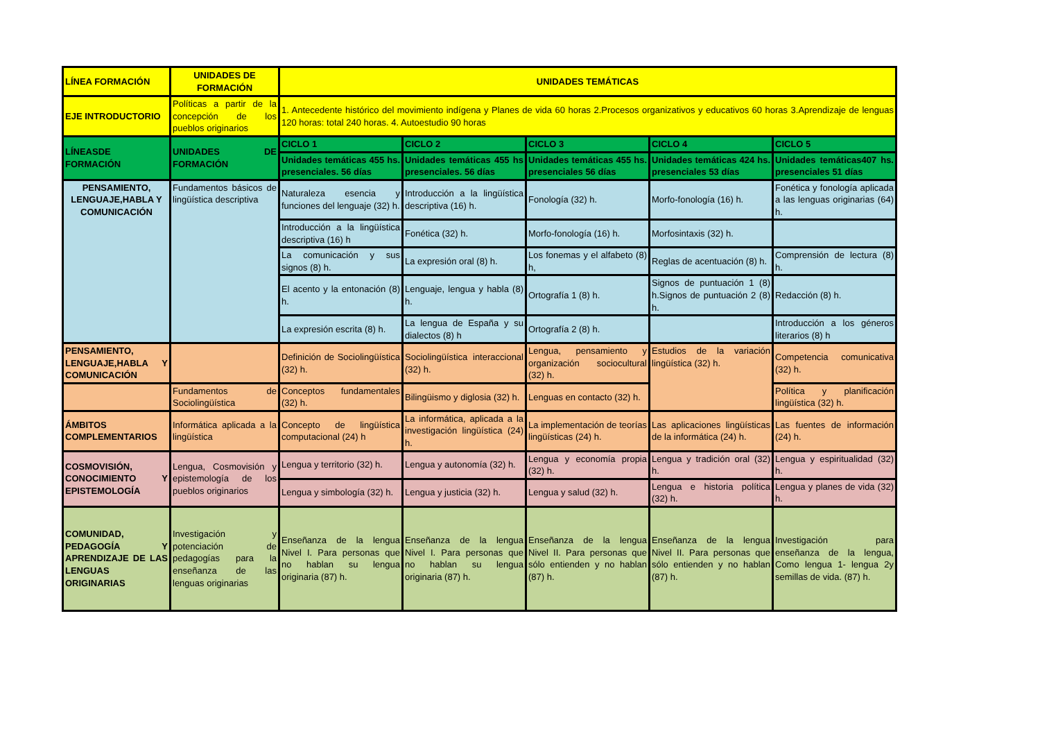| LÍNEA FORMACIÓN | UNIDADES DE FORMACIÓN | UNIDADES TEMÁTICAS | | | | |
| --- | --- | --- | --- | --- | --- | --- |
| EJE INTRODUCTORIO | Políticas a partir de la concepción de los pueblos originarios | 1. Antecedente histórico del movimiento indígena y Planes de vida 60 horas 2.Procesos organizativos y educativos 60 horas 3.Aprendizaje de lenguas 120 horas: total 240 horas. 4. Autoestudio 90 horas | | | | |
| LÍNEASDE FORMACIÓN | UNIDADES DE FORMACIÓN | CICLO 1 | CICLO 2 | CICLO 3 | CICLO 4 | CICLO 5 |
| | | Unidades temáticas 455 hs. presenciales. 56 días | Unidades temáticas 455 hs presenciales. 56 días | Unidades temáticas 455 hs. presenciales 56 días | Unidades temáticas 424 hs. presenciales 53 días | Unidades temáticas407 hs. presenciales 51 días |
| PENSAMIENTO, LENGUAJE,HABLA Y COMUNICACIÓN | Fundamentos básicos de lingüística descriptiva | Naturaleza esencia y funciones del lenguaje (32) h. | Introducción a la lingüística descriptiva (16) h. | Fonología (32) h. | Morfo-fonología (16) h. | Fonética y fonología aplicada a las lenguas originarias (64) h. |
| | | Introducción a la lingüística descriptiva (16) h | Fonética (32) h. | Morfo-fonología (16) h. | Morfosintaxis (32) h. | |
| | | La comunicación y sus signos (8) h. | La expresión oral (8) h. | Los fonemas y el alfabeto (8) h, | Reglas de acentuación (8) h. | Comprensión de lectura (8) h. |
| | | El acento y la entonación (8) h. | Lenguaje, lengua y habla (8) h. | Ortografía 1 (8) h. | Signos de puntuación 1 (8) h.Signos de puntuación 2 (8) h. | Redacción (8) h. |
| | | La expresión escrita (8) h. | La lengua de España y su dialectos (8) h | Ortografía 2 (8) h. | | Introducción a los géneros literarios (8) h |
| PENSAMIENTO, LENGUAJE,HABLA Y COMUNICACIÓN | | Definición de Sociolingüística (32) h. | Sociolingüística interaccional (32) h. | Lengua, pensamiento y organización sociocultural (32) h. | Estudios de la variación lingüística (32) h. | Competencia comunicativa (32) h. |
| | Fundamentos de Sociolingüística | Conceptos fundamentales (32) h. | Bilingüismo y diglosia (32) h. | Lenguas en contacto (32) h. | | Política y planificación lingüística (32) h. |
| ÁMBITOS COMPLEMENTARIOS | Informática aplicada a la lingüística | Concepto de lingüística computacional (24) h | La informática, aplicada a la investigación lingüística (24) h. | La implementación de teorías lingüísticas (24) h. | Las aplicaciones lingüísticas de la informática (24) h. | Las fuentes de información (24) h. |
| COSMOVISIÓN, CONOCIMIENTO Y EPISTEMOLOGÍA | Lengua, Cosmovisión y epistemología de los pueblos originarios | Lengua y territorio (32) h. | Lengua y autonomía (32) h. | Lengua y economía propia (32) h. | Lengua y tradición oral (32) h. | Lengua y espiritualidad (32) h. |
| | | Lengua y simbología (32) h. | Lengua y justicia (32) h. | Lengua y salud (32) h. | Lengua e historia política (32) h. | Lengua y planes de vida (32) h. |
| COMUNIDAD, PEDAGOGÍA Y APRENDIZAJE DE LAS LENGUAS ORIGINARIAS | Investigación y potenciación de pedagogías para la enseñanza de las lenguas originarias | Enseñanza de la lengua Nivel I. Para personas que no hablan su lengua originaria (87) h. | Enseñanza de la lengua Nivel I. Para personas que no hablan su lengua originaria (87) h. | Enseñanza de la lengua Nivel II. Para personas que sólo entienden y no hablan (87) h. | Enseñanza de la lengua Nivel II. Para personas que sólo entienden y no hablan (87) h. | Investigación para enseñanza de la lengua, Como lengua 1- lengua 2y semillas de vida. (87) h. |